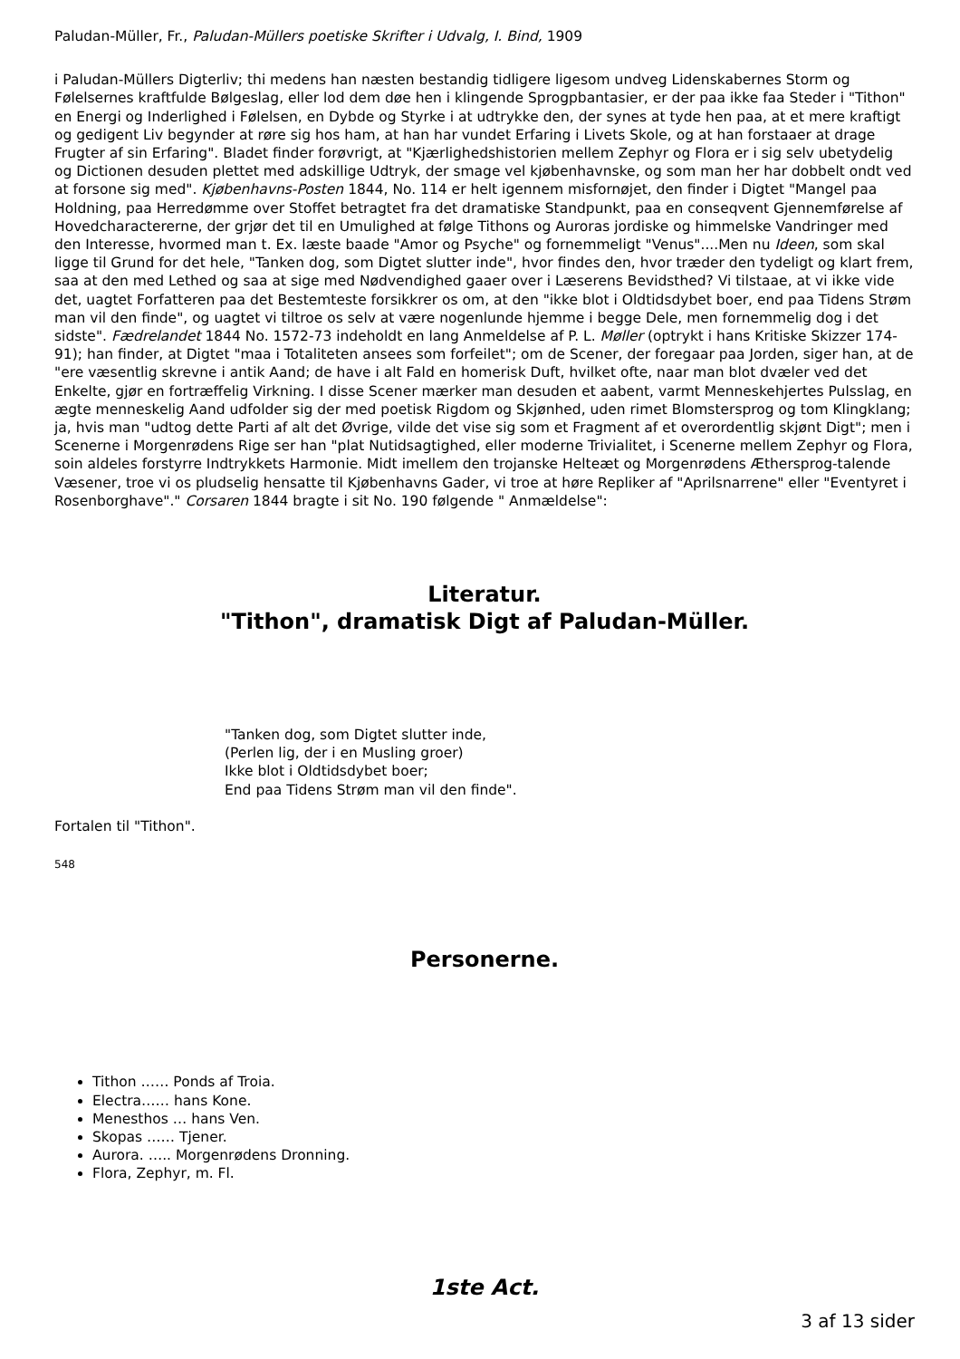Paludan-Müller, Fr., Paludan-Müllers poetiske Skrifter i Udvalg, I. Bind, 1909
i Paludan-Müllers Digterliv; thi medens han næsten bestandig tidligere ligesom undveg Lidenskabernes Storm og Følelsernes kraftfulde Bølgeslag, eller lod dem døe hen i klingende Sprogpbantasier, er der paa ikke faa Steder i "Tithon" en Energi og Inderlighed i Følelsen, en Dybde og Styrke i at udtrykke den, der synes at tyde hen paa, at et mere kraftigt og gedigent Liv begynder at røre sig hos ham, at han har vundet Erfaring i Livets Skole, og at han forstaaer at drage Frugter af sin Erfaring". Bladet finder forøvrigt, at "Kjærlighedshistorien mellem Zephyr og Flora er i sig selv ubetydelig og Dictionen desuden plettet med adskillige Udtryk, der smage vel kjøbenhavnske, og som man her har dobbelt ondt ved at forsone sig med". Kjøbenhavns-Posten 1844, No. 114 er helt igennem misfornøjet, den finder i Digtet "Mangel paa Holdning, paa Herredømme over Stoffet betragtet fra det dramatiske Standpunkt, paa en conseqvent Gjennemførelse af Hovedcharactererne, der grjør det til en Umulighed at følge Tithons og Auroras jordiske og himmelske Vandringer med den Interesse, hvormed man t. Ex. læste baade "Amor og Psyche" og fornemmeligt "Venus"....Men nu Ideen, som skal ligge til Grund for det hele, "Tanken dog, som Digtet slutter inde", hvor findes den, hvor træder den tydeligt og klart frem, saa at den med Lethed og saa at sige med Nødvendighed gaaer over i Læserens Bevidsthed? Vi tilstaae, at vi ikke vide det, uagtet Forfatteren paa det Bestemteste forsikkrer os om, at den "ikke blot i Oldtidsdybet boer, end paa Tidens Strøm man vil den finde", og uagtet vi tiltroe os selv at være nogenlunde hjemme i begge Dele, men fornemmelig dog i det sidste". Fædrelandet 1844 No. 1572-73 indeholdt en lang Anmeldelse af P. L. Møller (optrykt i hans Kritiske Skizzer 174-91); han finder, at Digtet "maa i Totaliteten ansees som forfeilet"; om de Scener, der foregaar paa Jorden, siger han, at de "ere væsentlig skrevne i antik Aand; de have i alt Fald en homerisk Duft, hvilket ofte, naar man blot dvæler ved det Enkelte, gjør en fortræffelig Virkning. I disse Scener mærker man desuden et aabent, varmt Menneskehjertes Pulsslag, en ægte menneskelig Aand udfolder sig der med poetisk Rigdom og Skjønhed, uden rimet Blomstersprog og tom Klingklang; ja, hvis man "udtog dette Parti af alt det Øvrige, vilde det vise sig som et Fragment af et overordentlig skjønt Digt"; men i Scenerne i Morgenrødens Rige ser han "plat Nutidsagtighed, eller moderne Trivialitet, i Scenerne mellem Zephyr og Flora, soin aldeles forstyrre Indtrykkets Harmonie. Midt imellem den trojanske Helteæt og Morgenrødens Æthersprog-talende Væsener, troe vi os pludselig hensatte til Kjøbenhavns Gader, vi troe at høre Repliker af "Aprilsnarrene" eller "Eventyret i Rosenborghave"." Corsaren 1844 bragte i sit No. 190 følgende " Anmældelse":
Literatur.
"Tithon", dramatisk Digt af Paludan-Müller.
"Tanken dog, som Digtet slutter inde,
(Perlen lig, der i en Musling groer)
Ikke blot i Oldtidsdybet boer;
End paa Tidens Strøm man vil den finde".
Fortalen til "Tithon".
548
Personerne.
Tithon …… Ponds af Troia.
Electra…… hans Kone.
Menesthos … hans Ven.
Skopas …… Tjener.
Aurora. ….. Morgenrødens Dronning.
Flora, Zephyr, m. Fl.
1ste Act.
3 af 13 sider